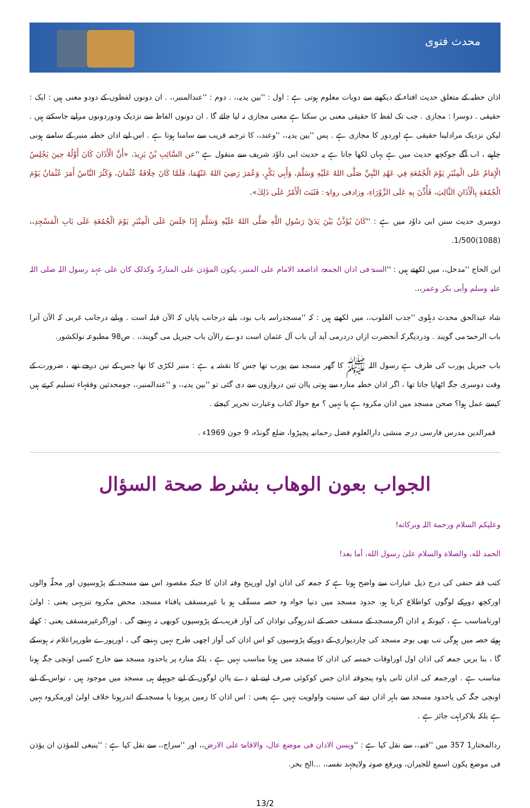محدث فتوی
اذان خطبہ کے متعلق حدیث افتاء کے دیکھنے سے دوبات معلوم ہوتی ہے : اول : ''بین یدیہ،، . دوم : ''عندالمنبر،، . ان دونوں لفظوں کے دودو معنی ہیں : ایک : حقیقی . دوسرا : مجازی . جب تک لفظ کا حقیقی معنی بن سکتا ہے معنی مجازی نہ لیا جائے گا . ان دونوں الفاظ سے نزدیک ودوردونوں مرلیے جاسکتے ہیں . لیکن نزدیک مرادلینا حقیقی ہے اوردور کا مجازی ہے . پس ''بین یدیہ،، ''وعند،، کا ترجمہ قریب سے سامنا ہوتا ہے . اس لیے اذان خطبہ منبر کے سامنے ہونی چاہیے ، اب آگے جوکچھ حدیث میں ہے یہاں لکھا جاتا ہے یہ حدیث ابی داوٗد شریف سے منقول ہے ''عن السَّائِبِ بْنُ يَزِيدَ، «أَنَّ الْأَذَانَ كَانَ أَوَّلُهُ حِينَ يَجْلِسُ الْإِمَامُ عَلَى الْمِنْبَرِ يَوْمَ الْجُمُعَةِ فِي عَهْدِ النَّبِيِّ صَلَّى اللهُ عَلَيْهِ وَسَلَّمَ، وَأَبِي بَكْرٍ، وَعُمَرَ رَضِيَ اللهُ عَنْهُمَا، فَلَمَّا كَانَ خِلَافَةُ عُثْمَانَ، وَكَثُرَ النَّاسُ أَمَرَ عُثْمَانُ يَوْمَ الْجُمُعَةِ بِالْأَذَانِ الثَّالِثِ، فَأُذِّنَ بِهِ عَلَى الزَّوْرَاءِ، وزادفی روایۃ : فَثَبَتَ الْأَمْرُ عَلَى ذَلِكَ».
دوسری حدیث سنن ابی داوٗد میں ہے : ''كَانَ يُؤَذَّنُ بَيْنَ يَدَيْ رَسُولِ اللَّهِ صَلَّى اللهُ عَلَيْهِ وَسَلَّمَ إِذَا جَلَسَ عَلَى الْمِنْبَرِ يَوْمَ الْجُمُعَةِ عَلَى بَابِ الْمَسْجِدِ،، (1088)1/500.
ابن الحاج ''مدخل،، میں لکھتے ہیں : ''السنۃ فی اذان الجمعۃ، اذاصعد الامام علی المنبر، یکون المؤذن علی المنارۃ، وکذلک کان علی عہد رسول اللہ صلی اللہ علیہ وسلم وأبی بکر وعمر،،.
شاہ عبدالحق محدث دہلوی ''جذب القلوب،، میں لکھتے ہیں : کہ ''مسجدراسہ باب بود، بابے درجانب پایاں کہ الآن قبلہ است . وبابے درجانب غربی کہ الآن آنرا باب الرحمۃ می گویند . ودردیگرکہ آنحضرت ازاں دردرمی آید آں باب آل عثمان است دوے رالآن باب جبریل می گویند،، . ص98 مطبوعہ نولکشور.
باب جبریل پورب کی طرف ہے رسول اللہ ﷺ کا گھر مسجد سے پورب تھا جس کا نقشہ یہ ہے : منبر لکڑی کا تھا جس کے تین درجے تھے ، ضرورت کے وقت دوسری جگہ اٹھایا جاتا تھا ، اگر اذان خطبہ منارہ سے ہوتی یاان تین دروازوں سے دی گئی تو ''بین یدیہ،، و ''عندالمنبر،، جومحدثین وفقہاء تسلیم کرتے ہیں کیسے عمل ہوا؟ صحن مسجد میں اذان مکروہ ہے یا نہیں ؟ مع حوالہ کتاب وعبارت تحریر کیجئے .
قمرالدین مدرس فارسی درجہ منشی دارالعلوم فضل رحمانیہ پچپڑوا، ضلع گونڈہ، 9 جون 1969ء .
الجواب بعون الوهاب بشرط صحة السؤال
وعلیکم السلام ورحمة اللہ وبرکاته!
الحمد لله، والصلاة والسلام علىٰ رسول الله، أما بعد!
کتب فقہ حنفی کی درج ذیل عبارات سے واضح ہوتا ہے کہ جمعہ کی اذان اول اورپنج وقتہ اذان کا جبکہ مقصود اس سے مسجد کے پڑوسیوں اور محلّہ والوں اورکچھ دورکے لوگوں کواطلاع کرنا ہو، حدود مسجد میں دنیا خواہ وہ حصہ مسقّف ہو یا غیرمسقف یافناء مسجد، محض مکروہ تنزیہی یعنی : اولیٰ اورنامناسب ہے ، کیونکہ یہ اذان اگرمسجد کے مسقف حصہ کے اندرہوگی تواذان کی آواز قریب کے پڑوسیوں کوبھی نہ پہنچے گی . اوراگرغیرمسقف یعنی : کھلے ہوئے حصہ میں ہوگی تب بھی بوجہ مسجد کی چاردیواری کے دورکے پڑوسیوں کو اس اذان کی آواز اچھی طرح نہیں پہنچے گی ، اورپورے طورپراعلام نہ ہوسکے گا ، بنا بریں جمعہ کی اذان اول اوراوقات خمسہ کی اذان کا مسجد میں ہونا مناسب نہیں ہے ، بلکہ منارہ پر یاحدود مسجد سے خارج کسی اونچی جگہ ہونا مناسب ہے . اورجمعہ کی اذان ثانی یاوہ پنجوقتہ اذان جس کوکوئی صرف اپنے لیے دے یاان لوگوں کے لیے جوپہلے ہی مسجد میں موجود ہیں ، تواس کے لیے اونچی جگہ کی یاحدود مسجد سے باہر اذان دینے کی سنیت واولویت نہیں ہے یعنی : اس اذان کا زمین پرہونا یا مسجد کے اندرہونا خلاف اولیٰ اورمکروہ نہیں ہے بلکہ بلاکراہت جائز ہے .
ردالمختار1 357 میں ''قنیہ،، سے نقل کیا ہے : ''ویسن الاذان فی موضع عال، والاقامۃ علی الارض،، اور ''سراج،، سے نقل کیا ہے : ''ینبغی للمؤذن ان یؤذن فی موضع یکون اسمع للجیران، ویرفع صوتہ ولایجہد نفسہ،، ...الخ بحر.
13/2